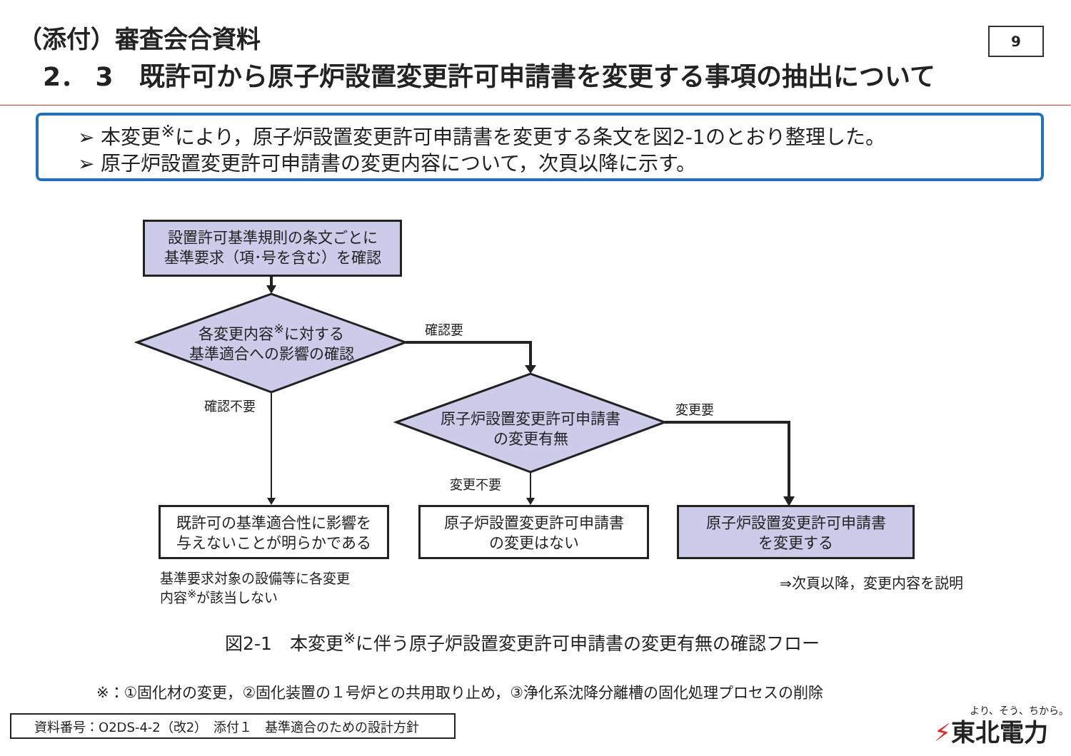（添付）審査会合資料 9
2． 3　既許可から原子炉設置変更許可申請書を変更する事項の抽出について
➢ 本変更<sup>※</sup>により，原子炉設置変更許可申請書を変更する条文を図2-1のとおり整理した。
➢ 原子炉設置変更許可申請書の変更内容について，次頁以降に示す。
設置許可基準規則の条文ごとに
基準要求（項･号を含む）を確認
各変更内容<sup>※</sup>に対する
基準適合への影響の確認
原子炉設置変更許可申請書
の変更有無
確認要
確認不要 変更要
変更不要
既許可の基準適合性に影響を
与えないことが明らかである
原子炉設置変更許可申請書
の変更はない
原子炉設置変更許可申請書
を変更する
基準要求対象の設備等に各変更
内容<sup>※</sup>が該当しない
⇒次頁以降，変更内容を説明
図2-1　本変更<sup>※</sup>に伴う原子炉設置変更許可申請書の変更有無の確認フロー
※：①固化材の変更，②固化装置の１号炉との共用取り止め，③浄化系沈降分離槽の固化処理プロセスの削除
資料番号：O2DS-4-2（改2）　添付１　基準適合のための設計方針
より、そう、ちから。
⚡東北電力